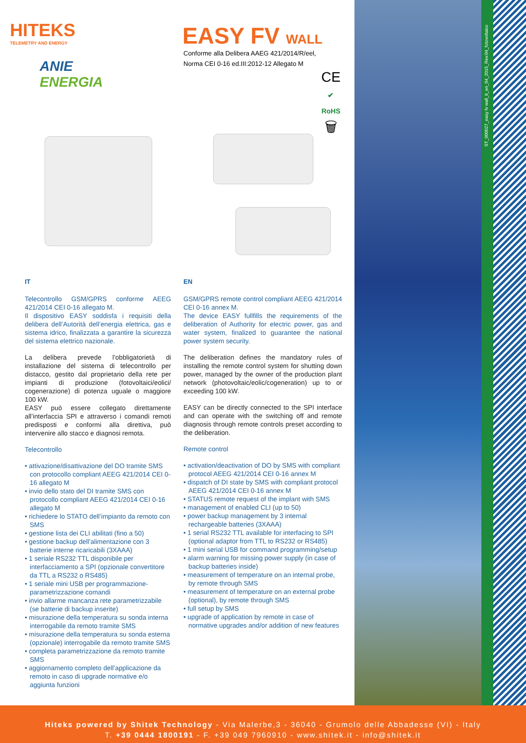ST_000027_easy fv wall_it_en_04_2015_Rev.04_fotovoltaico
HITEKS
TELEMETRY AND ENERGY
ANIE
ENERGIA
EASY FV WALL
Conforme alla Delibera AAEG 421/2014/R/eel,
Norma CEI 0-16 ed.III:2012-12 Allegato M
CE
✔
RoHS
🗑
IT
Telecontrollo GSM/GPRS conforme AEEG 421/2014 CEI 0-16 allegato M.
Il dispositivo EASY soddisfa i requisiti della delibera dell’Autorità dell’energia elettrica, gas e sistema idrico, finalizzata a garantire la sicurezza del sistema elettrico nazionale.
La delibera prevede l’obbligatorietà di installazione del sistema di telecontrollo per distacco, gestito dal proprietario della rete per impianti di produzione (fotovoltaici/eolici/ cogenerazione) di potenza uguale o maggiore 100 kW.
EASY può essere collegato direttamente all’interfaccia SPI e attraverso i comandi remoti predisposti e conformi alla direttiva, può intervenire allo stacco e diagnosi remota.
Telecontrollo
• attivazione/disattivazione del DO tramite SMS con protocollo compliant AEEG 421/2014 CEI 0-16 allegato M
• invio dello stato del DI tramite SMS con protocollo compliant AEEG 421/2014 CEI 0-16 allegato M
• richiedere lo STATO dell’impianto da remoto con SMS
• gestione lista dei CLI abilitati (fino a 50)
• gestione backup dell’alimentazione con 3 batterie interne ricaricabili (3XAAA)
• 1 seriale RS232 TTL disponibile per interfacciamento a SPI (opzionale convertitore da TTL a RS232 o RS485)
• 1 seriale mini USB per programmazione-parametrizzazione comandi
• invio allarme mancanza rete parametrizzabile (se batterie di backup inserite)
• misurazione della temperatura su sonda interna interrogabile da remoto tramite SMS
• misurazione della temperatura su sonda esterna (opzionale) interrogabile da remoto tramite SMS
• completa parametrizzazione da remoto tramite SMS
• aggiornamento completo dell’applicazione da remoto in caso di upgrade normative e/o aggiunta funzioni
EN
GSM/GPRS remote control compliant AEEG 421/2014 CEI 0-16 annex M.
The device EASY fullfills the requirements of the deliberation of Authority for electric power, gas and water system, finalized to guarantee the national power system security.
The deliberation defines the mandatory rules of installing the remote control system for shutting down power, managed by the owner of the production plant network (photovoltaic/eolic/cogeneration) up to or exceeding 100 kW.
EASY can be directly connected to the SPI interface and can operate with the switching off and remote diagnosis through remote controls preset according to the deliberation.
Remote control
• activation/deactivation of DO by SMS with compliant protocol AEEG 421/2014 CEI 0-16 annex M
• dispatch of DI state by SMS with compliant protocol AEEG 421/2014 CEI 0-16 annex M
• STATUS remote request of the implant with SMS
• management of enabled CLI (up to 50)
• power backup management by 3 internal rechargeable batteries (3XAAA)
• 1 serial RS232 TTL available for interfacing to SPI (optional adaptor from TTL to RS232 or RS485)
• 1 mini serial USB for command programming/setup
• alarm warning for missing power supply (in case of backup batteries inside)
• measurement of temperature on an internal probe, by remote through SMS
• measurement of temperature on an external probe (optional), by remote through SMS
• full setup by SMS
• upgrade of application by remote in case of normative upgrades and/or addition of new features
Hiteks powered by Shitek Technology - Via Malerbe,3 - 36040 - Grumolo delle Abbadesse (VI) - Italy
T. +39 0444 1800191 - F. +39 049 7960910 - www.shitek.it - info@shitek.it